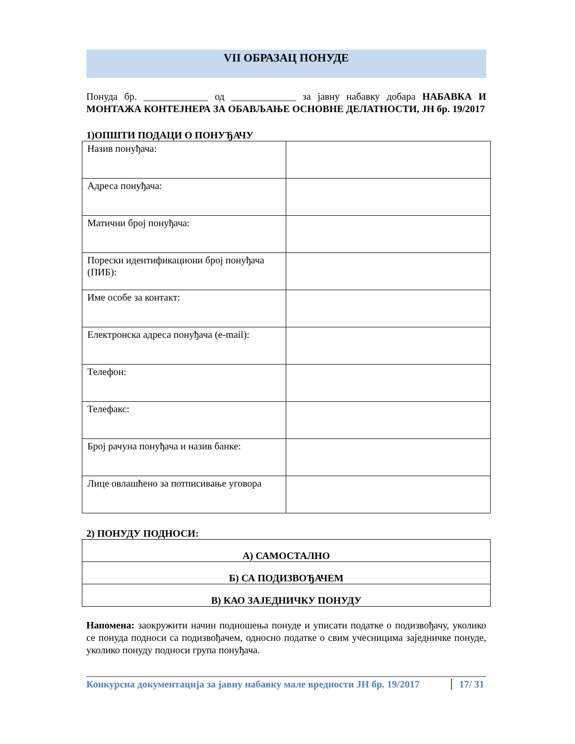VII ОБРАЗАЦ ПОНУДЕ
Понуда бр. _____________ од _____________ за јавну набавку добара НАБАВКА И МОНТАЖА КОНТЕЈНЕРА ЗА ОБАВЉАЊЕ ОСНОВНЕ ДЕЛАТНОСТИ, ЈН бр. 19/2017
1)ОПШТИ ПОДАЦИ О ПОНУЂАЧУ
| Назив понуђача: | |
| Адреса понуђача: | |
| Матични број понуђача: | |
| Порески идентификациони број понуђача (ПИБ): | |
| Име особе за контакт: | |
| Електронска адреса понуђача (e-mail): | |
| Телефон: | |
| Телефакс: | |
| Број рачуна понуђача и назив банке: | |
| Лице овлашћено за потписивање уговора | |
2) ПОНУДУ ПОДНОСИ:
| А) САМОСТАЛНО |
| Б) СА ПОДИЗВОЂАЧЕМ |
| В) КАО ЗАЈЕДНИЧКУ ПОНУДУ |
Напомена: заокружити начин подношења понуде и уписати податке о подизвођачу, уколико се понуда подноси са подизвођачем, односно податке о свим учесницима заједничке понуде, уколико понуду подноси група понуђача.
Конкурсна документација за јавну набавку мале вредности ЈН бр. 19/2017 17/ 31